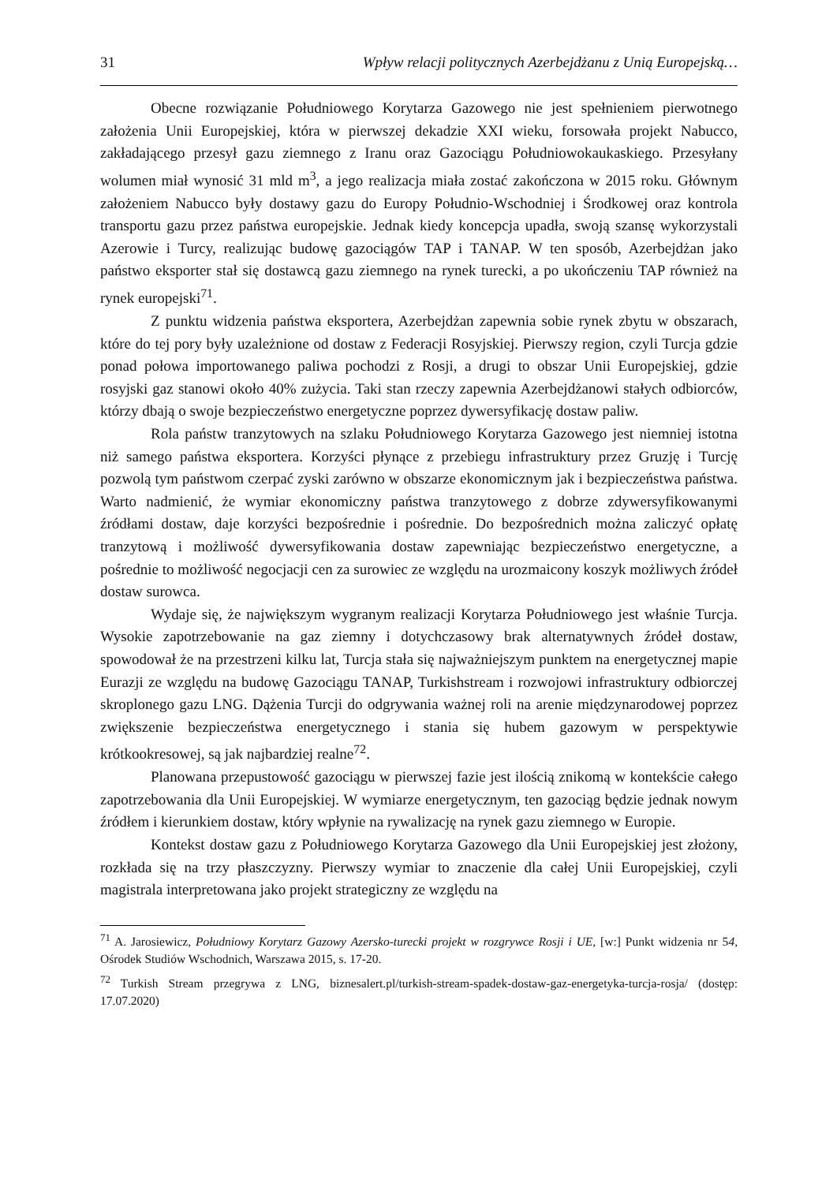31 Wpływ relacji politycznych Azerbejdżanu z Unią Europejską…
Obecne rozwiązanie Południowego Korytarza Gazowego nie jest spełnieniem pierwotnego założenia Unii Europejskiej, która w pierwszej dekadzie XXI wieku, forsowała projekt Nabucco, zakładającego przesył gazu ziemnego z Iranu oraz Gazociągu Południowokaukaskiego. Przesyłany wolumen miał wynosić 31 mld m<sup>3</sup>, a jego realizacja miała zostać zakończona w 2015 roku. Głównym założeniem Nabucco były dostawy gazu do Europy Południo-Wschodniej i Środkowej oraz kontrola transportu gazu przez państwa europejskie. Jednak kiedy koncepcja upadła, swoją szansę wykorzystali Azerowie i Turcy, realizując budowę gazociągów TAP i TANAP. W ten sposób, Azerbejdżan jako państwo eksporter stał się dostawcą gazu ziemnego na rynek turecki, a po ukończeniu TAP również na rynek europejski<sup>71</sup>.
Z punktu widzenia państwa eksportera, Azerbejdżan zapewnia sobie rynek zbytu w obszarach, które do tej pory były uzależnione od dostaw z Federacji Rosyjskiej. Pierwszy region, czyli Turcja gdzie ponad połowa importowanego paliwa pochodzi z Rosji, a drugi to obszar Unii Europejskiej, gdzie rosyjski gaz stanowi około 40% zużycia. Taki stan rzeczy zapewnia Azerbejdżanowi stałych odbiorców, którzy dbają o swoje bezpieczeństwo energetyczne poprzez dywersyfikację dostaw paliw.
Rola państw tranzytowych na szlaku Południowego Korytarza Gazowego jest niemniej istotna niż samego państwa eksportera. Korzyści płynące z przebiegu infrastruktury przez Gruzję i Turcję pozwolą tym państwom czerpać zyski zarówno w obszarze ekonomicznym jak i bezpieczeństwa państwa. Warto nadmienić, że wymiar ekonomiczny państwa tranzytowego z dobrze zdywersyfikowanymi źródłami dostaw, daje korzyści bezpośrednie i pośrednie. Do bezpośrednich można zaliczyć opłatę tranzytową i możliwość dywersyfikowania dostaw zapewniając bezpieczeństwo energetyczne, a pośrednie to możliwość negocjacji cen za surowiec ze względu na urozmaicony koszyk możliwych źródeł dostaw surowca.
Wydaje się, że największym wygranym realizacji Korytarza Południowego jest właśnie Turcja. Wysokie zapotrzebowanie na gaz ziemny i dotychczasowy brak alternatywnych źródeł dostaw, spowodował że na przestrzeni kilku lat, Turcja stała się najważniejszym punktem na energetycznej mapie Eurazji ze względu na budowę Gazociągu TANAP, Turkishstream i rozwojowi infrastruktury odbiorczej skroplonego gazu LNG. Dążenia Turcji do odgrywania ważnej roli na arenie międzynarodowej poprzez zwiększenie bezpieczeństwa energetycznego i stania się hubem gazowym w perspektywie krótkookresowej, są jak najbardziej realne<sup>72</sup>.
Planowana przepustowość gazociągu w pierwszej fazie jest ilością znikomą w kontekście całego zapotrzebowania dla Unii Europejskiej. W wymiarze energetycznym, ten gazociąg będzie jednak nowym źródłem i kierunkiem dostaw, który wpłynie na rywalizację na rynek gazu ziemnego w Europie.
Kontekst dostaw gazu z Południowego Korytarza Gazowego dla Unii Europejskiej jest złożony, rozkłada się na trzy płaszczyzny. Pierwszy wymiar to znaczenie dla całej Unii Europejskiej, czyli magistrala interpretowana jako projekt strategiczny ze względu na
<sup>71</sup> A. Jarosiewicz, Południowy Korytarz Gazowy Azersko-turecki projekt w rozgrywce Rosji i UE, [w:] Punkt widzenia nr 54, Ośrodek Studiów Wschodnich, Warszawa 2015, s. 17-20.
<sup>72</sup> Turkish Stream przegrywa z LNG, biznesalert.pl/turkish-stream-spadek-dostaw-gaz-energetyka-turcja-rosja/ (dostęp: 17.07.2020)